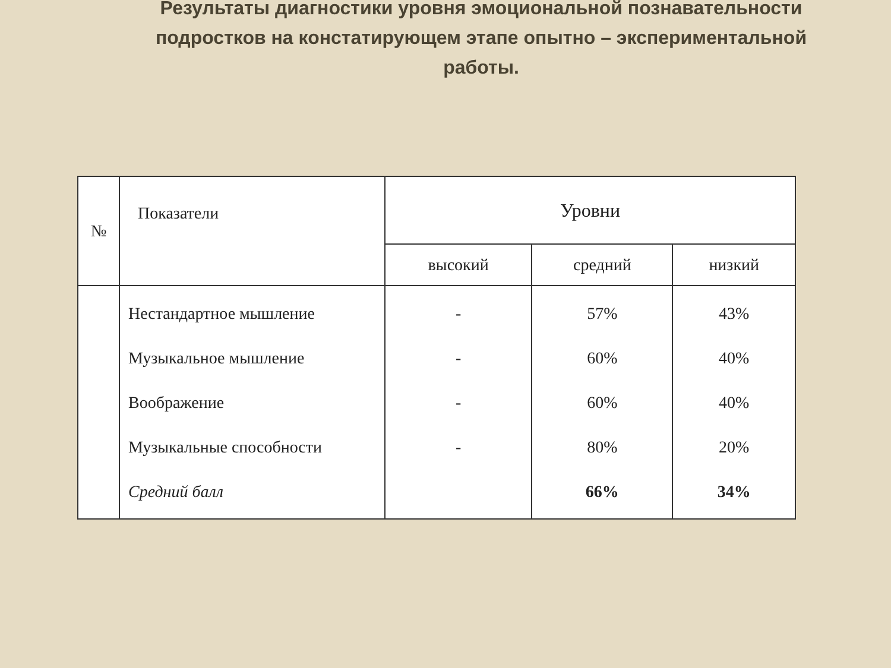Результаты диагностики уровня эмоциональной познавательности
подростков на констатирующем этапе опытно – экспериментальной работы.
| № | Показатели | Уровни | | |
| --- | --- | --- | --- | --- |
| | | высокий | средний | низкий |
| | Нестандартное мышление Музыкальное мышление Воображение Музыкальные способности Средний балл | - - - - | 57% 60% 60% 80% 66% | 43% 40% 40% 20% 34% |